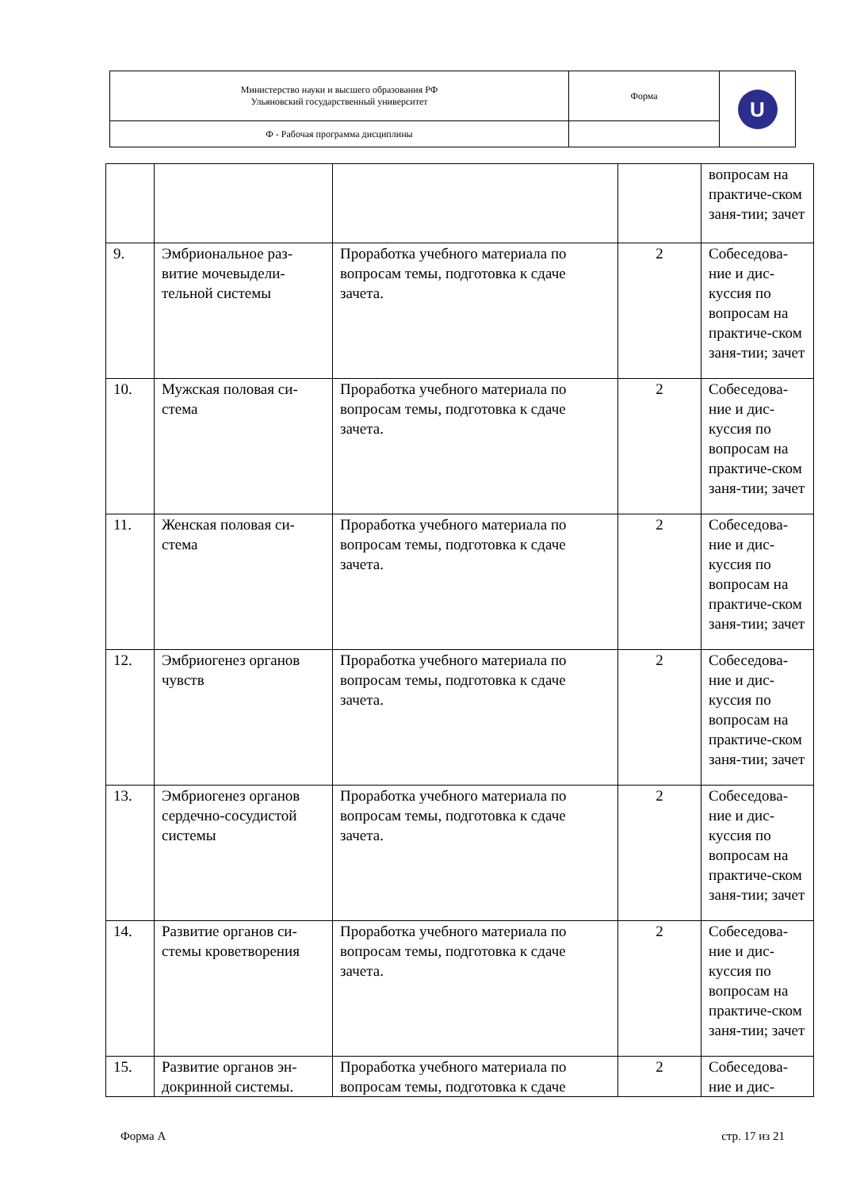| Министерство науки и высшего образования РФ Ульяновский государственный университет | Форма | U |
| Ф - Рабочая программа дисциплины | | |
| | | | | вопросам на практиче-ском заня-тии; зачет |
| 9. | Эмбриональное раз-витие мочевыдели-тельной системы | Проработка учебного материала по вопросам темы, подготовка к сдаче зачета. | 2 | Собеседова-ние и дис-куссия по вопросам на практиче-ском заня-тии; зачет |
| 10. | Мужская половая си-стема | Проработка учебного материала по вопросам темы, подготовка к сдаче зачета. | 2 | Собеседова-ние и дис-куссия по вопросам на практиче-ском заня-тии; зачет |
| 11. | Женская половая си-стема | Проработка учебного материала по вопросам темы, подготовка к сдаче зачета. | 2 | Собеседова-ние и дис-куссия по вопросам на практиче-ском заня-тии; зачет |
| 12. | Эмбриогенез органов чувств | Проработка учебного материала по вопросам темы, подготовка к сдаче зачета. | 2 | Собеседова-ние и дис-куссия по вопросам на практиче-ском заня-тии; зачет |
| 13. | Эмбриогенез органов сердечно-сосудистой системы | Проработка учебного материала по вопросам темы, подготовка к сдаче зачета. | 2 | Собеседова-ние и дис-куссия по вопросам на практиче-ском заня-тии; зачет |
| 14. | Развитие органов си-стемы кроветворения | Проработка учебного материала по вопросам темы, подготовка к сдаче зачета. | 2 | Собеседова-ние и дис-куссия по вопросам на практиче-ском заня-тии; зачет |
| 15. | Развитие органов эн-докринной системы. | Проработка учебного материала по вопросам темы, подготовка к сдаче | 2 | Собеседова-ние и дис- |
Форма А стр. 17 из 21